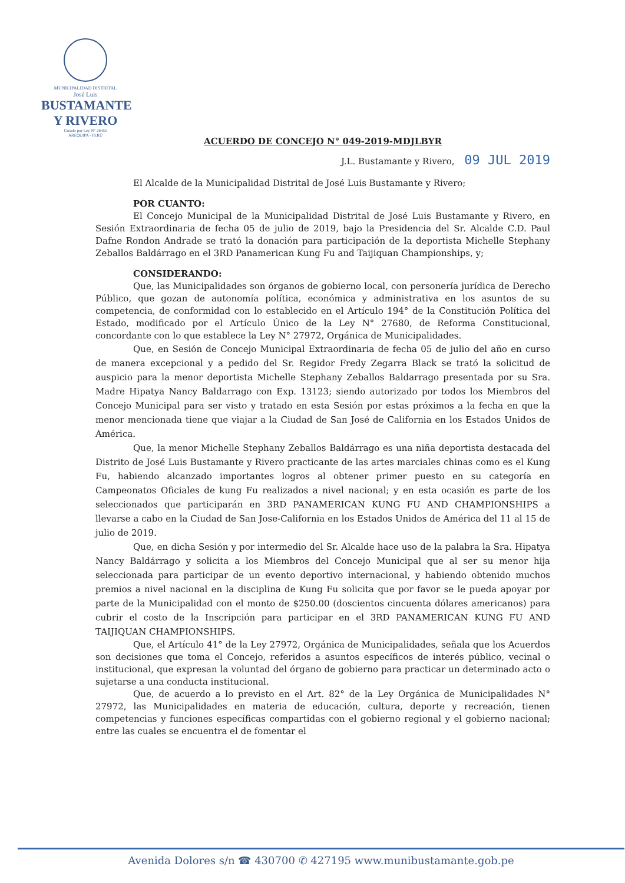MUNICIPALIDAD DISTRITAL
José Luis
BUSTAMANTE
Y RIVERO
Creado por Ley N° 26455
AREQUIPA - PERÚ
ACUERDO DE CONCEJO N° 049-2019-MDJLBYR
J.L. Bustamante y Rivero, 09 JUL 2019
El Alcalde de la Municipalidad Distrital de José Luis Bustamante y Rivero;
POR CUANTO:
El Concejo Municipal de la Municipalidad Distrital de José Luis Bustamante y Rivero, en Sesión Extraordinaria de fecha 05 de julio de 2019, bajo la Presidencia del Sr. Alcalde C.D. Paul Dafne Rondon Andrade se trató la donación para participación de la deportista Michelle Stephany Zeballos Baldárrago en el 3RD Panamerican Kung Fu and Taijiquan Championships, y;
CONSIDERANDO:
Que, las Municipalidades son órganos de gobierno local, con personería jurídica de Derecho Público, que gozan de autonomía política, económica y administrativa en los asuntos de su competencia, de conformidad con lo establecido en el Artículo 194° de la Constitución Política del Estado, modificado por el Artículo Único de la Ley N° 27680, de Reforma Constitucional, concordante con lo que establece la Ley N° 27972, Orgánica de Municipalidades.
Que, en Sesión de Concejo Municipal Extraordinaria de fecha 05 de julio del año en curso de manera excepcional y a pedido del Sr. Regidor Fredy Zegarra Black se trató la solicitud de auspicio para la menor deportista Michelle Stephany Zeballos Baldarrago presentada por su Sra. Madre Hipatya Nancy Baldarrago con Exp. 13123; siendo autorizado por todos los Miembros del Concejo Municipal para ser visto y tratado en esta Sesión por estas próximos a la fecha en que la menor mencionada tiene que viajar a la Ciudad de San José de California en los Estados Unidos de América.
Que, la menor Michelle Stephany Zeballos Baldárrago es una niña deportista destacada del Distrito de José Luis Bustamante y Rivero practicante de las artes marciales chinas como es el Kung Fu, habiendo alcanzado importantes logros al obtener primer puesto en su categoría en Campeonatos Oficiales de kung Fu realizados a nivel nacional; y en esta ocasión es parte de los seleccionados que participarán en 3RD PANAMERICAN KUNG FU AND CHAMPIONSHIPS a llevarse a cabo en la Ciudad de San Jose-California en los Estados Unidos de América del 11 al 15 de julio de 2019.
Que, en dicha Sesión y por intermedio del Sr. Alcalde hace uso de la palabra la Sra. Hipatya Nancy Baldárrago y solicita a los Miembros del Concejo Municipal que al ser su menor hija seleccionada para participar de un evento deportivo internacional, y habiendo obtenido muchos premios a nivel nacional en la disciplina de Kung Fu solicita que por favor se le pueda apoyar por parte de la Municipalidad con el monto de $250.00 (doscientos cincuenta dólares americanos) para cubrir el costo de la Inscripción para participar en el 3RD PANAMERICAN KUNG FU AND TAIJIQUAN CHAMPIONSHIPS.
Que, el Artículo 41° de la Ley 27972, Orgánica de Municipalidades, señala que los Acuerdos son decisiones que toma el Concejo, referidos a asuntos específicos de interés público, vecinal o institucional, que expresan la voluntad del órgano de gobierno para practicar un determinado acto o sujetarse a una conducta institucional.
Que, de acuerdo a lo previsto en el Art. 82° de la Ley Orgánica de Municipalidades N° 27972, las Municipalidades en materia de educación, cultura, deporte y recreación, tienen competencias y funciones específicas compartidas con el gobierno regional y el gobierno nacional; entre las cuales se encuentra el de fomentar el
Avenida Dolores s/n ☎ 430700 ✆ 427195 www.munibustamante.gob.pe